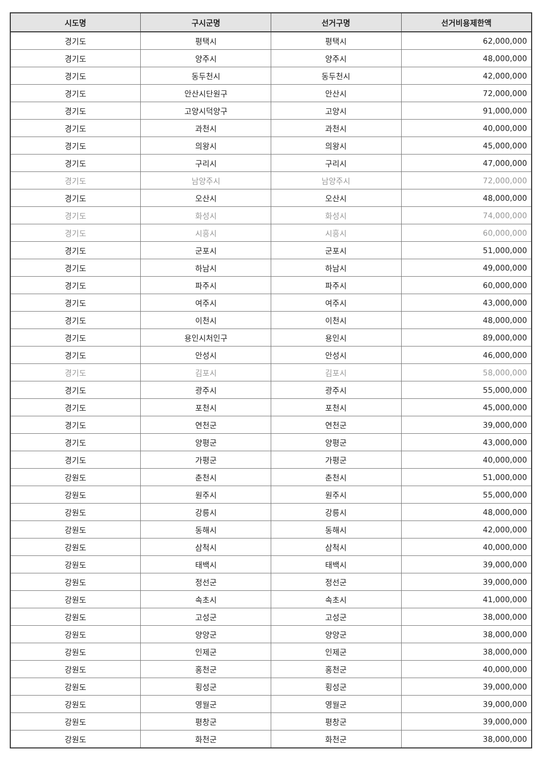| 시도명 | 구시군명 | 선거구명 | 선거비용제한액 |
| --- | --- | --- | --- |
| 경기도 | 평택시 | 평택시 | 62,000,000 |
| 경기도 | 양주시 | 양주시 | 48,000,000 |
| 경기도 | 동두천시 | 동두천시 | 42,000,000 |
| 경기도 | 안산시단원구 | 안산시 | 72,000,000 |
| 경기도 | 고양시덕양구 | 고양시 | 91,000,000 |
| 경기도 | 과천시 | 과천시 | 40,000,000 |
| 경기도 | 의왕시 | 의왕시 | 45,000,000 |
| 경기도 | 구리시 | 구리시 | 47,000,000 |
| 경기도 | 남양주시 | 남양주시 | 72,000,000 |
| 경기도 | 오산시 | 오산시 | 48,000,000 |
| 경기도 | 화성시 | 화성시 | 74,000,000 |
| 경기도 | 시흥시 | 시흥시 | 60,000,000 |
| 경기도 | 군포시 | 군포시 | 51,000,000 |
| 경기도 | 하남시 | 하남시 | 49,000,000 |
| 경기도 | 파주시 | 파주시 | 60,000,000 |
| 경기도 | 여주시 | 여주시 | 43,000,000 |
| 경기도 | 이천시 | 이천시 | 48,000,000 |
| 경기도 | 용인시처인구 | 용인시 | 89,000,000 |
| 경기도 | 안성시 | 안성시 | 46,000,000 |
| 경기도 | 김포시 | 김포시 | 58,000,000 |
| 경기도 | 광주시 | 광주시 | 55,000,000 |
| 경기도 | 포천시 | 포천시 | 45,000,000 |
| 경기도 | 연천군 | 연천군 | 39,000,000 |
| 경기도 | 양평군 | 양평군 | 43,000,000 |
| 경기도 | 가평군 | 가평군 | 40,000,000 |
| 강원도 | 춘천시 | 춘천시 | 51,000,000 |
| 강원도 | 원주시 | 원주시 | 55,000,000 |
| 강원도 | 강릉시 | 강릉시 | 48,000,000 |
| 강원도 | 동해시 | 동해시 | 42,000,000 |
| 강원도 | 삼척시 | 삼척시 | 40,000,000 |
| 강원도 | 태백시 | 태백시 | 39,000,000 |
| 강원도 | 정선군 | 정선군 | 39,000,000 |
| 강원도 | 속초시 | 속초시 | 41,000,000 |
| 강원도 | 고성군 | 고성군 | 38,000,000 |
| 강원도 | 양양군 | 양양군 | 38,000,000 |
| 강원도 | 인제군 | 인제군 | 38,000,000 |
| 강원도 | 홍천군 | 홍천군 | 40,000,000 |
| 강원도 | 횡성군 | 횡성군 | 39,000,000 |
| 강원도 | 영월군 | 영월군 | 39,000,000 |
| 강원도 | 평창군 | 평창군 | 39,000,000 |
| 강원도 | 화천군 | 화천군 | 38,000,000 |